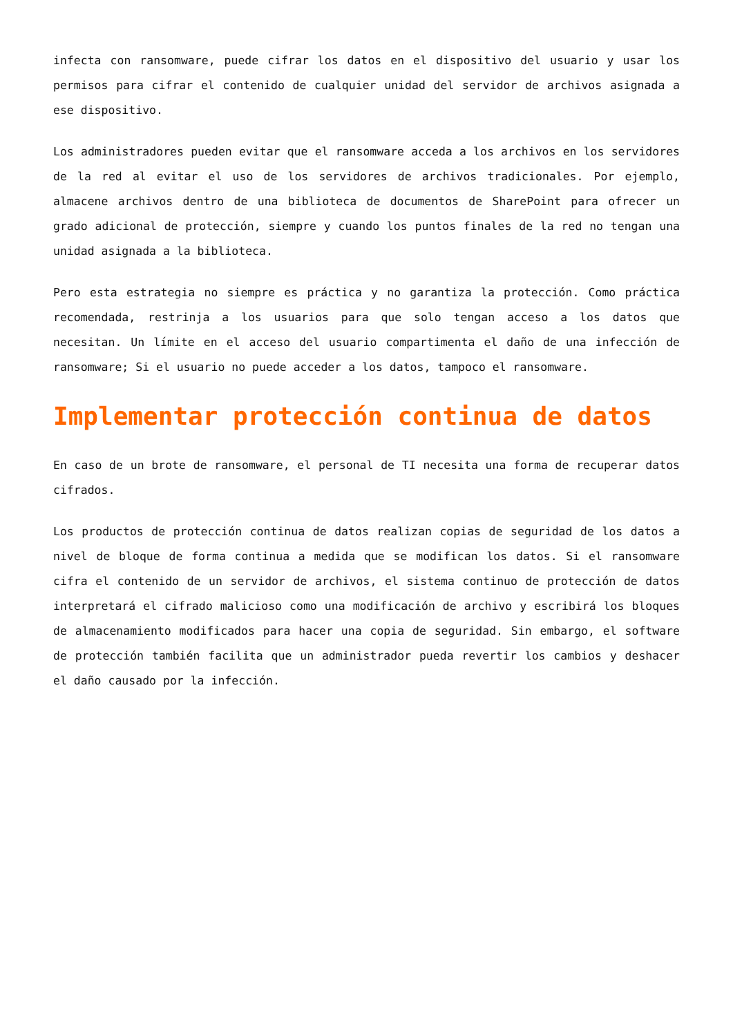infecta con ransomware, puede cifrar los datos en el dispositivo del usuario y usar los permisos para cifrar el contenido de cualquier unidad del servidor de archivos asignada a ese dispositivo.
Los administradores pueden evitar que el ransomware acceda a los archivos en los servidores de la red al evitar el uso de los servidores de archivos tradicionales. Por ejemplo, almacene archivos dentro de una biblioteca de documentos de SharePoint para ofrecer un grado adicional de protección, siempre y cuando los puntos finales de la red no tengan una unidad asignada a la biblioteca.
Pero esta estrategia no siempre es práctica y no garantiza la protección. Como práctica recomendada, restrinja a los usuarios para que solo tengan acceso a los datos que necesitan. Un límite en el acceso del usuario compartimenta el daño de una infección de ransomware; Si el usuario no puede acceder a los datos, tampoco el ransomware.
Implementar protección continua de datos
En caso de un brote de ransomware, el personal de TI necesita una forma de recuperar datos cifrados.
Los productos de protección continua de datos realizan copias de seguridad de los datos a nivel de bloque de forma continua a medida que se modifican los datos. Si el ransomware cifra el contenido de un servidor de archivos, el sistema continuo de protección de datos interpretará el cifrado malicioso como una modificación de archivo y escribirá los bloques de almacenamiento modificados para hacer una copia de seguridad. Sin embargo, el software de protección también facilita que un administrador pueda revertir los cambios y deshacer el daño causado por la infección.